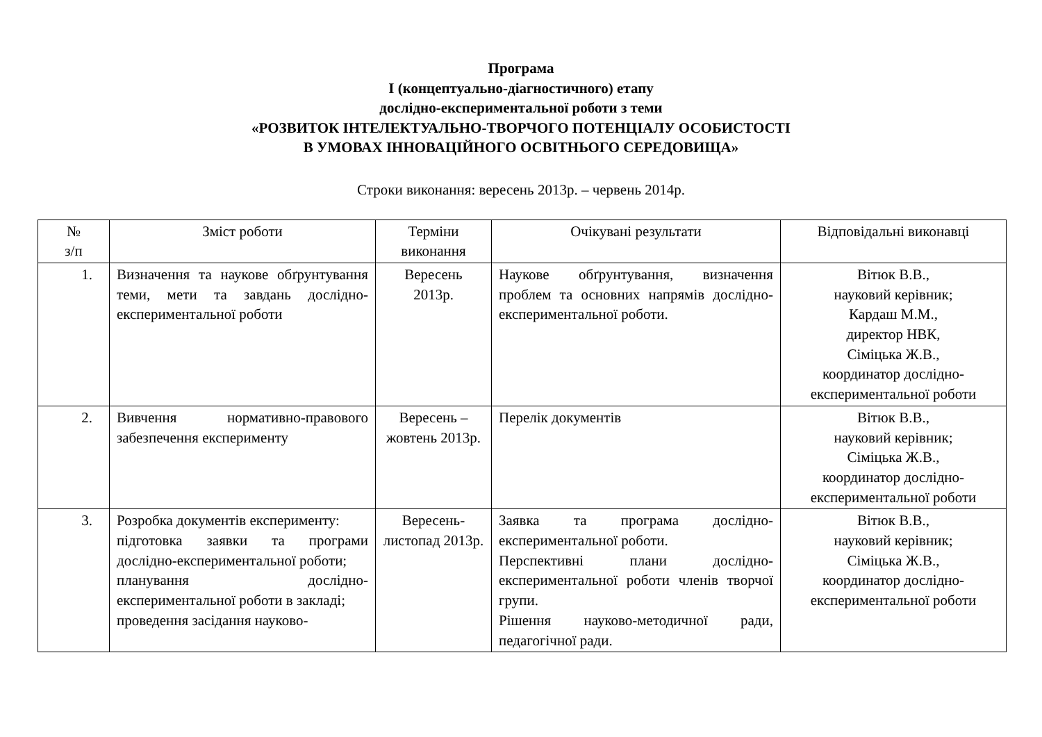Програма
І (концептуально-діагностичного) етапу
дослідно-експериментальної роботи з теми
«РОЗВИТОК ІНТЕЛЕКТУАЛЬНО-ТВОРЧОГО ПОТЕНЦІАЛУ ОСОБИСТОСТІ
В УМОВАХ ІННОВАЦІЙНОГО ОСВІТНЬОГО СЕРЕДОВИЩА»
Строки виконання: вересень 2013р. – червень 2014р.
| № з/п | Зміст роботи | Терміни виконання | Очікувані результати | Відповідальні виконавці |
| --- | --- | --- | --- | --- |
| 1. | Визначення та наукове обґрунтування теми, мети та завдань дослідно-експериментальної роботи | Вересень 2013р. | Наукове обґрунтування, визначення проблем та основних напрямів дослідно-експериментальної роботи. | Вітюк В.В., науковий керівник; Кардаш М.М., директор НВК, Сіміцька Ж.В., координатор дослідно-експериментальної роботи |
| 2. | Вивчення нормативно-правового забезпечення експерименту | Вересень – жовтень 2013р. | Перелік документів | Вітюк В.В., науковий керівник; Сіміцька Ж.В., координатор дослідно-експериментальної роботи |
| 3. | Розробка документів експерименту: підготовка заявки та програми дослідно-експериментальної роботи; планування дослідно-експериментальної роботи в закладі; проведення засідання науково- | Вересень-листопад 2013р. | Заявка та програма дослідно-експериментальної роботи. Перспективні плани дослідно-експериментальної роботи членів творчої групи. Рішення науково-методичної ради, педагогічної ради. | Вітюк В.В., науковий керівник; Сіміцька Ж.В., координатор дослідно-експериментальної роботи |